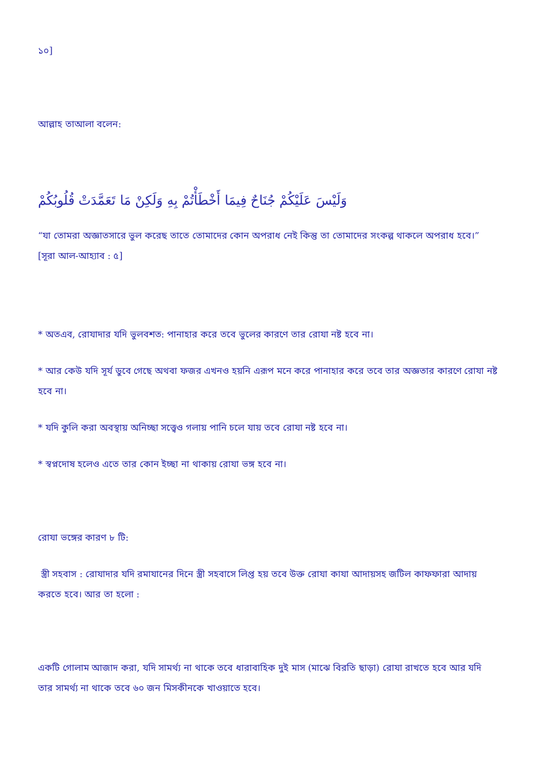১০]
আল্লাহ তাআলা বলেন:
وَلَيْسَ عَلَيْكُمْ جُنَاحٌ فِيمَا أَخْطَأْتُمْ بِهِ وَلَكِنْ مَا تَعَمَّدَتْ قُلُوبُكُمْ
“যা তোমরা অজ্ঞাতসারে ভুল করেছ তাতে তোমাদের কোন অপরাধ নেই কিন্তু তা তোমাদের সংকল্প থাকলে অপরাধ হবে।” [সূরা আল-আহ্যাব : ৫]
* অতএব, রোযাদার যদি ভুলবশত: পানাহার করে তবে ভুলের কারণে তার রোযা নষ্ট হবে না।
* আর কেউ যদি সূর্য ডুবে গেছে অথবা ফজর এখনও হয়নি এরূপ মনে করে পানাহার করে তবে তার অজ্ঞতার কারণে রোযা নষ্ট হবে না।
* যদি কুলি করা অবস্থায় অনিচ্ছা সত্ত্বেও গলায় পানি চলে যায় তবে রোযা নষ্ট হবে না।
* স্বপ্নদোষ হলেও এতে তার কোন ইচ্ছা না থাকায় রোযা ভঙ্গ হবে না।
রোযা ভঙ্গের কারণ ৮ টি:
স্ত্রী সহবাস : রোযাদার যদি রমাযানের দিনে স্ত্রী সহবাসে লিপ্ত হয় তবে উক্ত রোযা কাযা আদায়সহ জটিল কাফফারা আদায় করতে হবে। আর তা হলো :
একটি গোলাম আজাদ করা, যদি সামর্থ্য না থাকে তবে ধারাবাহিক দুই মাস (মাঝে বিরতি ছাড়া) রোযা রাখতে হবে আর যদি তার সামর্থ্য না থাকে তবে ৬০ জন মিসকীনকে খাওয়াতে হবে।